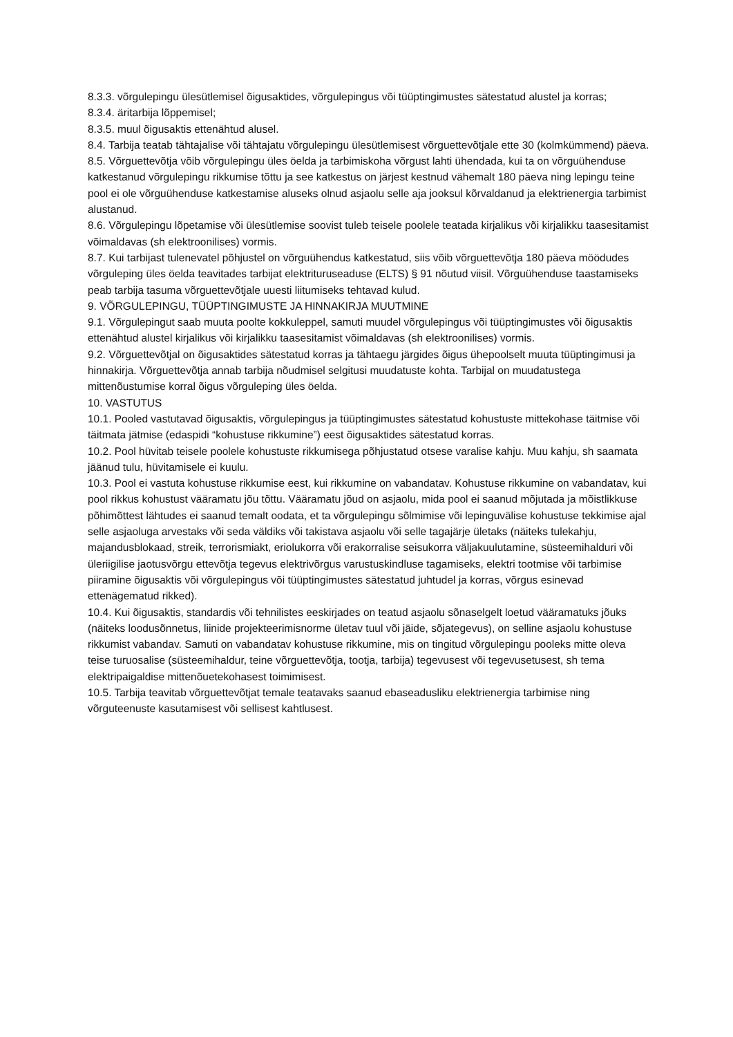8.3.3. võrgulepingu ülesütlemisel õigusaktides, võrgulepingus või tüüptingimustes sätestatud alustel ja korras;
8.3.4. äritarbija lõppemisel;
8.3.5. muul õigusaktis ettenähtud alusel.
8.4. Tarbija teatab tähtajalise või tähtajatu võrgulepingu ülesütlemisest võrguettevõtjale ette 30 (kolmkümmend) päeva.
8.5. Võrguettevõtja võib võrgulepingu üles öelda ja tarbimiskoha võrgust lahti ühendada, kui ta on võrguühenduse katkestanud võrgulepingu rikkumise tõttu ja see katkestus on järjest kestnud vähemalt 180 päeva ning lepingu teine pool ei ole võrguühenduse katkestamise aluseks olnud asjaolu selle aja jooksul kõrvaldanud ja elektrienergia tarbimist alustanud.
8.6. Võrgulepingu lõpetamise või ülesütlemise soovist tuleb teisele poolele teatada kirjalikus või kirjalikku taasesitamist võimaldavas (sh elektroonilises) vormis.
8.7. Kui tarbijast tulenevatel põhjustel on võrguühendus katkestatud, siis võib võrguettevõtja 180 päeva möödudes võrguleping üles öelda teavitades tarbijat elektrituruseaduse (ELTS) § 91 nõutud viisil. Võrguühenduse taastamiseks peab tarbija tasuma võrguettevõtjale uuesti liitumiseks tehtavad kulud.
9. VÕRGULEPINGU, TÜÜPTINGIMUSTE JA HINNAKIRJA MUUTMINE
9.1. Võrgulepingut saab muuta poolte kokkuleppel, samuti muudel võrgulepingus või tüüptingimustes või õigusaktis ettenähtud alustel kirjalikus või kirjalikku taasesitamist võimaldavas (sh elektroonilises) vormis.
9.2. Võrguettevõtjal on õigusaktides sätestatud korras ja tähtaegu järgides õigus ühepoolselt muuta tüüptingimusi ja hinnakirja. Võrguettevõtja annab tarbija nõudmisel selgitusi muudatuste kohta. Tarbijal on muudatustega mittenõustumise korral õigus võrguleping üles öelda.
10. VASTUTUS
10.1. Pooled vastutavad õigusaktis, võrgulepingus ja tüüptingimustes sätestatud kohustuste mittekohase täitmise või täitmata jätmise (edaspidi “kohustuse rikkumine”) eest õigusaktides sätestatud korras.
10.2. Pool hüvitab teisele poolele kohustuste rikkumisega põhjustatud otsese varalise kahju. Muu kahju, sh saamata jäänud tulu, hüvitamisele ei kuulu.
10.3. Pool ei vastuta kohustuse rikkumise eest, kui rikkumine on vabandatav. Kohustuse rikkumine on vabandatav, kui pool rikkus kohustust vääramatu jõu tõttu. Vääramatu jõud on asjaolu, mida pool ei saanud mõjutada ja mõistlikkuse põhimõttest lähtudes ei saanud temalt oodata, et ta võrgulepingu sõlmimise või lepinguvälise kohustuse tekkimise ajal selle asjaoluga arvestaks või seda väldiks või takistava asjaolu või selle tagajärje ületaks (näiteks tulekahju, majandusblokaad, streik, terrorismiakt, eriolukorra või erakorralise seisukorra väljakuulutamine, süsteemihalduri või üleriigilise jaotusvõrgu ettevõtja tegevus elektrivõrgus varustuskindluse tagamiseks, elektri tootmise või tarbimise piiramine õigusaktis või võrgulepingus või tüüptingimustes sätestatud juhtudel ja korras, võrgus esinevad ettenägematud rikked).
10.4. Kui õigusaktis, standardis või tehnilistes eeskirjades on teatud asjaolu sõnaselgelt loetud vääramatuks jõuks (näiteks loodusõnnetus, liinide projekteerimisnorme ületav tuul või jäide, sõjategevus), on selline asjaolu kohustuse rikkumist vabandav. Samuti on vabandatav kohustuse rikkumine, mis on tingitud võrgulepingu pooleks mitte oleva teise turuosalise (süsteemihaldur, teine võrguettevõtja, tootja, tarbija) tegevusest või tegevusetusest, sh tema elektripaigaldise mittenõuetekohasest toimimisest.
10.5. Tarbija teavitab võrguettevõtjat temale teatavaks saanud ebaseadusliku elektrienergia tarbimise ning võrguteenuste kasutamisest või sellisest kahtlusest.